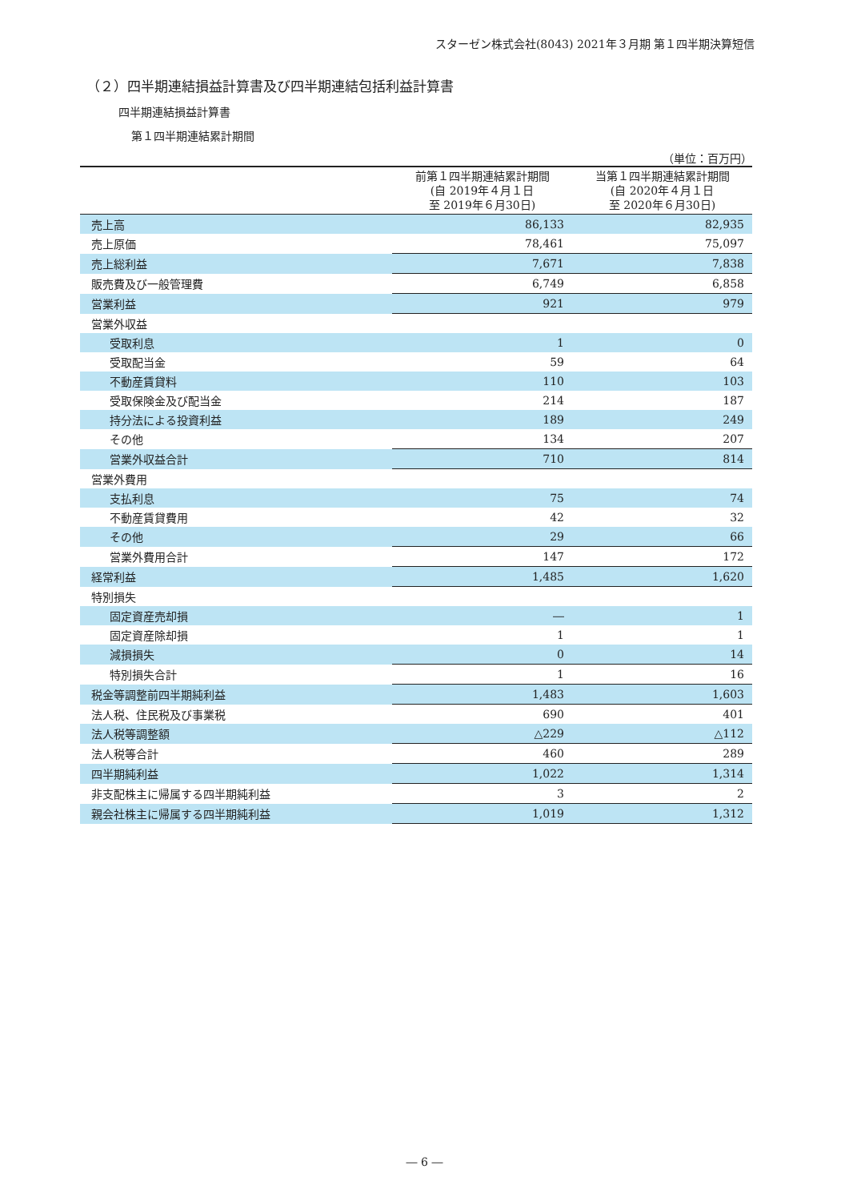スターゼン株式会社(8043) 2021年３月期 第１四半期決算短信
（２）四半期連結損益計算書及び四半期連結包括利益計算書
四半期連結損益計算書
第１四半期連結累計期間
（単位：百万円）
| | 前第１四半期連結累計期間 (自 2019年４月１日 至 2019年６月30日) | 当第１四半期連結累計期間 (自 2020年４月１日 至 2020年６月30日) |
| --- | --- | --- |
| 売上高 | 86,133 | 82,935 |
| 売上原価 | 78,461 | 75,097 |
| 売上総利益 | 7,671 | 7,838 |
| 販売費及び一般管理費 | 6,749 | 6,858 |
| 営業利益 | 921 | 979 |
| 営業外収益 | | |
| 受取利息 | 1 | 0 |
| 受取配当金 | 59 | 64 |
| 不動産賃貸料 | 110 | 103 |
| 受取保険金及び配当金 | 214 | 187 |
| 持分法による投資利益 | 189 | 249 |
| その他 | 134 | 207 |
| 営業外収益合計 | 710 | 814 |
| 営業外費用 | | |
| 支払利息 | 75 | 74 |
| 不動産賃貸費用 | 42 | 32 |
| その他 | 29 | 66 |
| 営業外費用合計 | 147 | 172 |
| 経常利益 | 1,485 | 1,620 |
| 特別損失 | | |
| 固定資産売却損 | ― | 1 |
| 固定資産除却損 | 1 | 1 |
| 減損損失 | 0 | 14 |
| 特別損失合計 | 1 | 16 |
| 税金等調整前四半期純利益 | 1,483 | 1,603 |
| 法人税、住民税及び事業税 | 690 | 401 |
| 法人税等調整額 | △229 | △112 |
| 法人税等合計 | 460 | 289 |
| 四半期純利益 | 1,022 | 1,314 |
| 非支配株主に帰属する四半期純利益 | 3 | 2 |
| 親会社株主に帰属する四半期純利益 | 1,019 | 1,312 |
― 6 ―